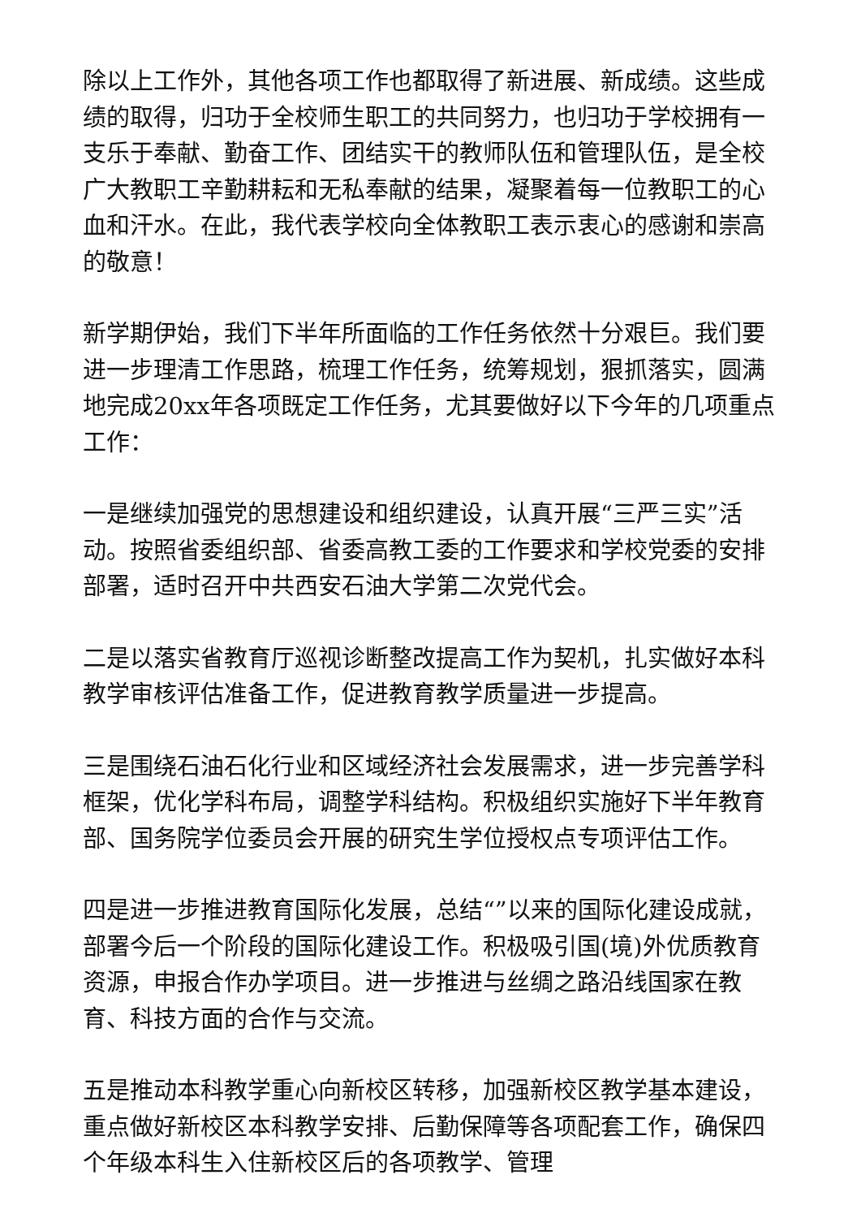除以上工作外，其他各项工作也都取得了新进展、新成绩。这些成绩的取得，归功于全校师生职工的共同努力，也归功于学校拥有一支乐于奉献、勤奋工作、团结实干的教师队伍和管理队伍，是全校广大教职工辛勤耕耘和无私奉献的结果，凝聚着每一位教职工的心血和汗水。在此，我代表学校向全体教职工表示衷心的感谢和崇高的敬意！
新学期伊始，我们下半年所面临的工作任务依然十分艰巨。我们要进一步理清工作思路，梳理工作任务，统筹规划，狠抓落实，圆满地完成20xx年各项既定工作任务，尤其要做好以下今年的几项重点工作：
一是继续加强党的思想建设和组织建设，认真开展“三严三实”活动。按照省委组织部、省委高教工委的工作要求和学校党委的安排部署，适时召开中共西安石油大学第二次党代会。
二是以落实省教育厅巡视诊断整改提高工作为契机，扎实做好本科教学审核评估准备工作，促进教育教学质量进一步提高。
三是围绕石油石化行业和区域经济社会发展需求，进一步完善学科框架，优化学科布局，调整学科结构。积极组织实施好下半年教育部、国务院学位委员会开展的研究生学位授权点专项评估工作。
四是进一步推进教育国际化发展，总结“”以来的国际化建设成就，部署今后一个阶段的国际化建设工作。积极吸引国(境)外优质教育资源，申报合作办学项目。进一步推进与丝绸之路沿线国家在教育、科技方面的合作与交流。
五是推动本科教学重心向新校区转移，加强新校区教学基本建设，重点做好新校区本科教学安排、后勤保障等各项配套工作，确保四个年级本科生入住新校区后的各项教学、管理